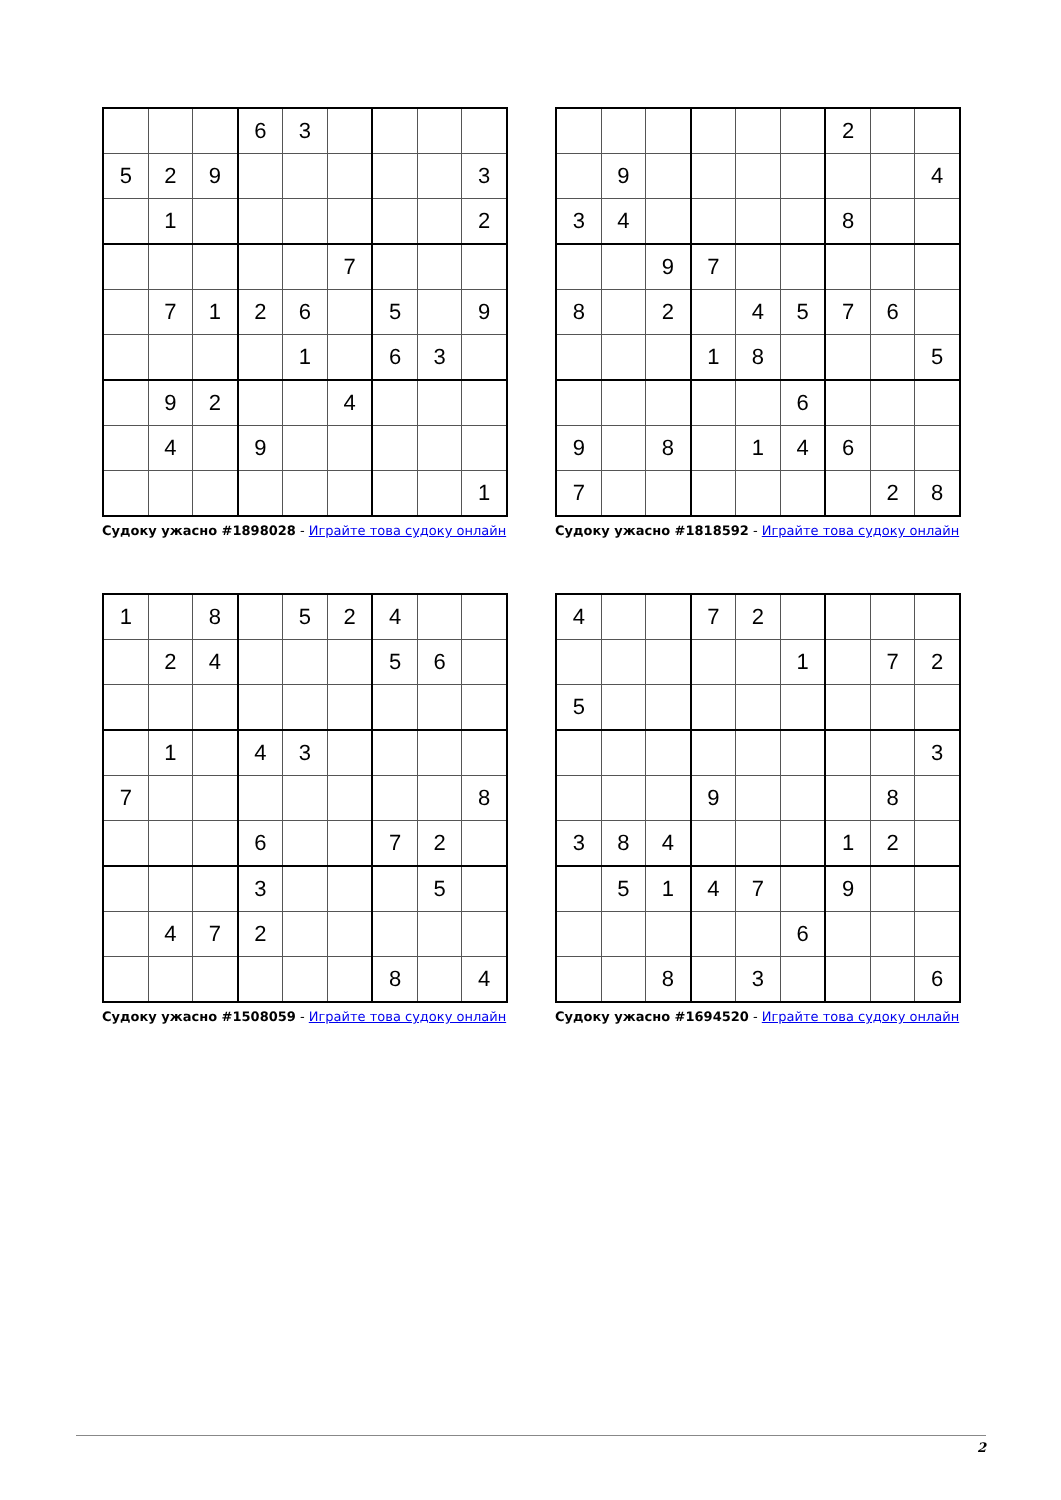| | | | 6 | 3 | | | | |
| 5 | 2 | 9 | | | | | | 3 |
| | 1 | | | | | | | 2 |
| | | | | | 7 | | | |
| | 7 | 1 | 2 | 6 | | 5 | | 9 |
| | | | | 1 | | 6 | 3 | |
| | 9 | 2 | | | 4 | | | |
| | 4 | | 9 | | | | | |
| | | | | | | | | 1 |
Судоку ужасно #1898028 - Играйте това судоку онлайн
| | | | | | | 2 | | |
| | 9 | | | | | | | 4 |
| 3 | 4 | | | | | 8 | | |
| | | 9 | 7 | | | | | |
| 8 | | 2 | | 4 | 5 | 7 | 6 | |
| | | | 1 | 8 | | | | 5 |
| | | | | | 6 | | | |
| 9 | | 8 | | 1 | 4 | 6 | | |
| 7 | | | | | | | 2 | 8 |
Судоку ужасно #1818592 - Играйте това судоку онлайн
| 1 | | 8 | | 5 | 2 | 4 | | |
| | 2 | 4 | | | | 5 | 6 | |
| | 1 | | 4 | 3 | | | | |
| 7 | | | | | | | | 8 |
| | | | 6 | | | 7 | 2 | |
| | | | 3 | | | | 5 | |
| | 4 | 7 | 2 | | | | | |
| | | | | | | 8 | | 4 |
Судоку ужасно #1508059 - Играйте това судоку онлайн
| 4 | | | 7 | 2 | | | | |
| | | | | | 1 | | 7 | 2 |
| 5 | | | | | | | | |
| | | | | | | | | 3 |
| | | | 9 | | | | 8 | |
| 3 | 8 | 4 | | | | 1 | 2 | |
| | 5 | 1 | 4 | 7 | | 9 | | |
| | | | | | 6 | | | |
| | | 8 | | 3 | | | | 6 |
Судоку ужасно #1694520 - Играйте това судоку онлайн
2